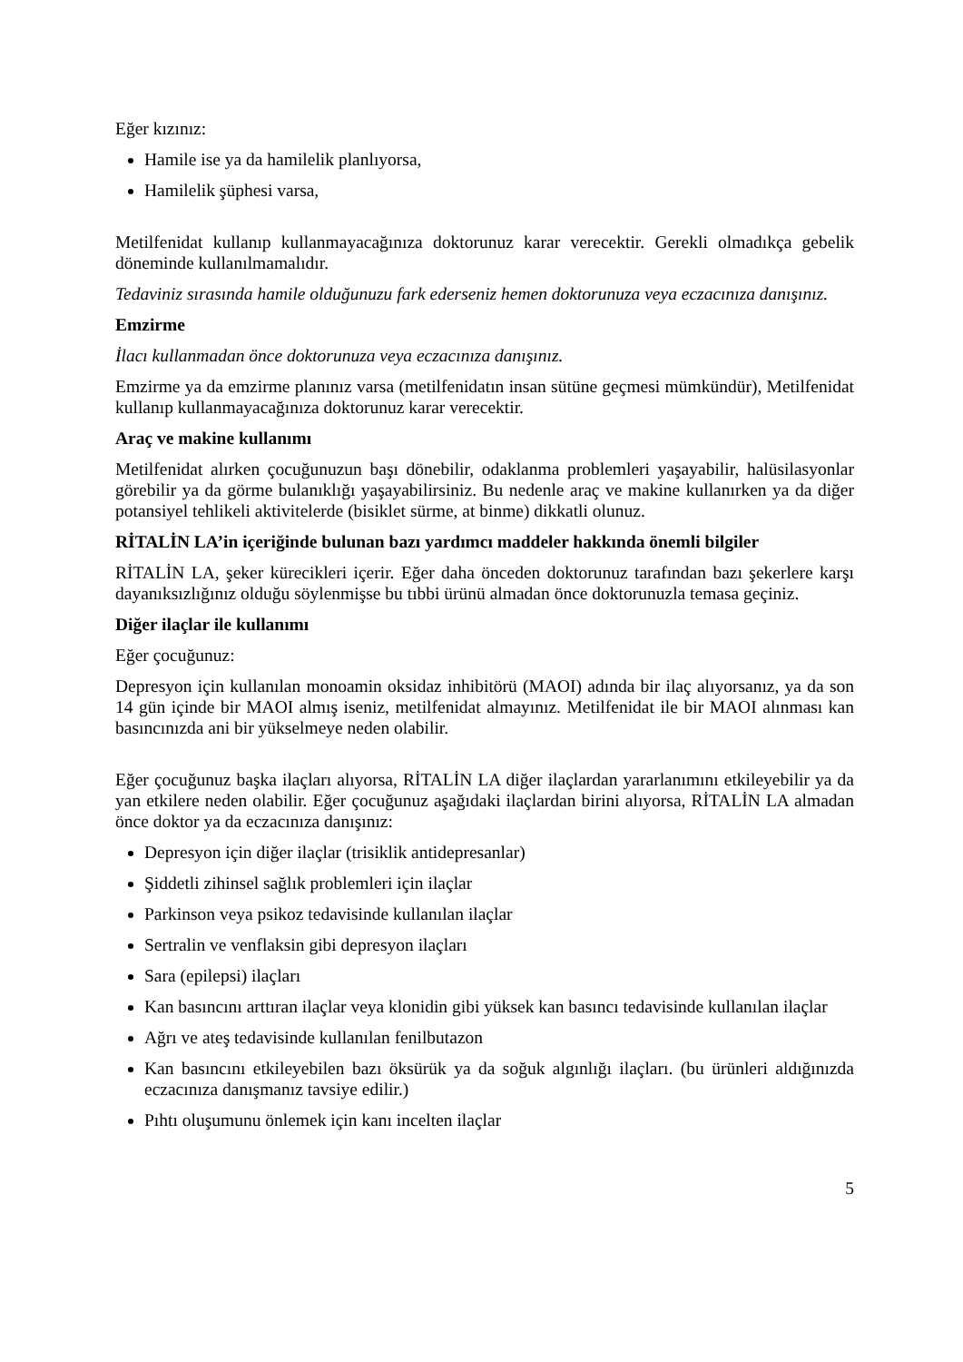Eğer kızınız:
Hamile ise ya da hamilelik planlıyorsa,
Hamilelik şüphesi varsa,
Metilfenidat kullanıp kullanmayacağınıza doktorunuz karar verecektir. Gerekli olmadıkça gebelik döneminde kullanılmamalıdır.
Tedaviniz sırasında hamile olduğunuzu fark ederseniz hemen doktorunuza veya eczacınıza danışınız.
Emzirme
İlacı kullanmadan önce doktorunuza veya eczacınıza danışınız.
Emzirme ya da emzirme planınız varsa (metilfenidatın insan sütüne geçmesi mümkündür), Metilfenidat kullanıp kullanmayacağınıza doktorunuz karar verecektir.
Araç ve makine kullanımı
Metilfenidat alırken çocuğunuzun başı dönebilir, odaklanma problemleri yaşayabilir, halüsilasyonlar görebilir ya da görme bulanıklığı yaşayabilirsiniz. Bu nedenle araç ve makine kullanırken ya da diğer potansiyel tehlikeli aktivitelerde (bisiklet sürme, at binme) dikkatli olunuz.
RİTALİN LA’in içeriğinde bulunan bazı yardımcı maddeler hakkında önemli bilgiler
RİTALİN LA, şeker kürecikleri içerir. Eğer daha önceden doktorunuz tarafından bazı şekerlere karşı dayanıksızlığınız olduğu söylenmişse bu tıbbi ürünü almadan önce doktorunuzla temasa geçiniz.
Diğer ilaçlar ile kullanımı
Eğer çocuğunuz:
Depresyon için kullanılan monoamin oksidaz inhibitörü (MAOI) adında bir ilaç alıyorsanız, ya da son 14 gün içinde bir MAOI almış iseniz, metilfenidat almayınız. Metilfenidat ile bir MAOI alınması kan basıncınızda ani bir yükselmeye neden olabilir.
Eğer çocuğunuz başka ilaçları alıyorsa, RİTALİN LA diğer ilaçlardan yararlanımını etkileyebilir ya da yan etkilere neden olabilir. Eğer çocuğunuz aşağıdaki ilaçlardan birini alıyorsa, RİTALİN LA almadan önce doktor ya da eczacınıza danışınız:
Depresyon için diğer ilaçlar (trisiklik antidepresanlar)
Şiddetli zihinsel sağlık problemleri için ilaçlar
Parkinson veya psikoz tedavisinde kullanılan ilaçlar
Sertralin ve venflaksin gibi depresyon ilaçları
Sara (epilepsi) ilaçları
Kan basıncını arttıran ilaçlar veya klonidin gibi yüksek kan basıncı tedavisinde kullanılan ilaçlar
Ağrı ve ateş tedavisinde kullanılan fenilbutazon
Kan basıncını etkileyebilen bazı öksürük ya da soğuk algınlığı ilaçları. (bu ürünleri aldığınızda eczacınıza danışmanız tavsiye edilir.)
Pıhtı oluşumunu önlemek için kanı incelten ilaçlar
5